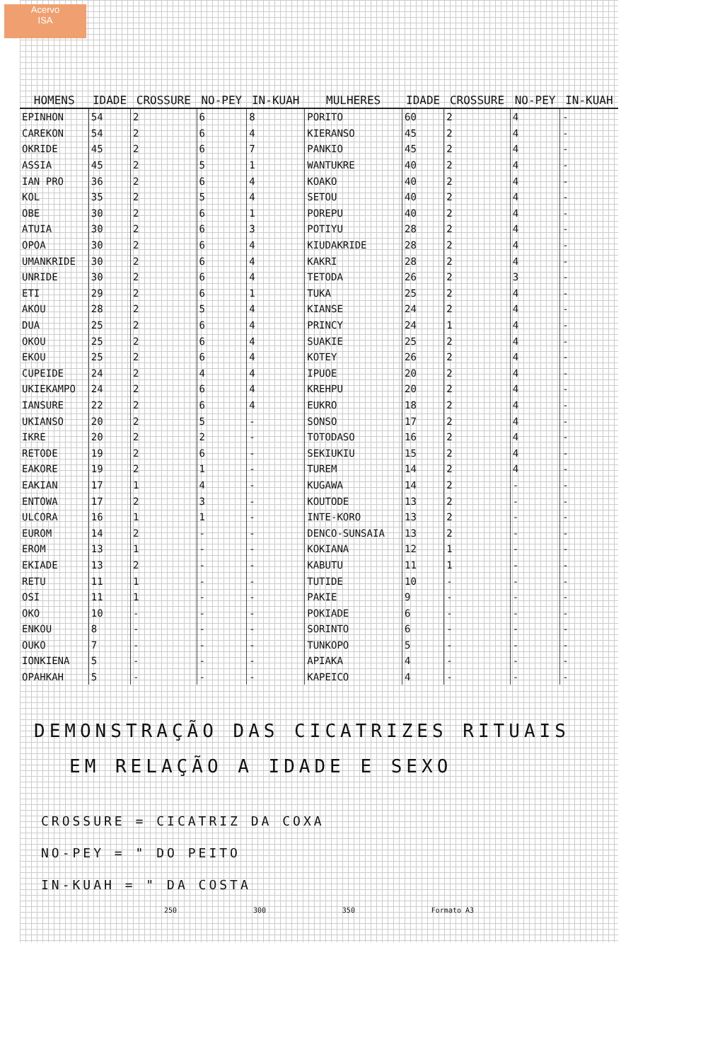Acervo
ISA
| HOMENS | IDADE | CROSSURE | NO-PEY | IN-KUAH | MULHERES | IDADE | CROSSURE | NO-PEY | IN-KUAH |
| --- | --- | --- | --- | --- | --- | --- | --- | --- | --- |
| EPINHON | 54 | 2 | 6 | 8 | PORITO | 60 | 2 | 4 | - |
| CAREKON | 54 | 2 | 6 | 4 | KIERANSO | 45 | 2 | 4 | - |
| OKRIDE | 45 | 2 | 6 | 7 | PANKIO | 45 | 2 | 4 | - |
| ASSIA | 45 | 2 | 5 | 1 | WANTUKRE | 40 | 2 | 4 | - |
| IAN PRO | 36 | 2 | 6 | 4 | KOAKO | 40 | 2 | 4 | - |
| KOL | 35 | 2 | 5 | 4 | SETOU | 40 | 2 | 4 | - |
| OBE | 30 | 2 | 6 | 1 | POREPU | 40 | 2 | 4 | - |
| ATUIA | 30 | 2 | 6 | 3 | POTIYU | 28 | 2 | 4 | - |
| OPOA | 30 | 2 | 6 | 4 | KIUDAKRIDE | 28 | 2 | 4 | - |
| UMANKRIDE | 30 | 2 | 6 | 4 | KAKRI | 28 | 2 | 4 | - |
| UNRIDE | 30 | 2 | 6 | 4 | TETODA | 26 | 2 | 3 | - |
| ETI | 29 | 2 | 6 | 1 | TUKA | 25 | 2 | 4 | - |
| AKOU | 28 | 2 | 5 | 4 | KIANSE | 24 | 2 | 4 | - |
| DUA | 25 | 2 | 6 | 4 | PRINCY | 24 | 1 | 4 | - |
| OKOU | 25 | 2 | 6 | 4 | SUAKIE | 25 | 2 | 4 | - |
| EKOU | 25 | 2 | 6 | 4 | KOTEY | 26 | 2 | 4 | - |
| CUPEIDE | 24 | 2 | 4 | 4 | IPUOE | 20 | 2 | 4 | - |
| UKIEKAMPO | 24 | 2 | 6 | 4 | KREHPU | 20 | 2 | 4 | - |
| IANSURE | 22 | 2 | 6 | 4 | EUKRO | 18 | 2 | 4 | - |
| UKIANSO | 20 | 2 | 5 | - | SONSO | 17 | 2 | 4 | - |
| IKRE | 20 | 2 | 2 | - | TOTODASO | 16 | 2 | 4 | - |
| RETODE | 19 | 2 | 6 | - | SEKIUKIU | 15 | 2 | 4 | - |
| EAKORE | 19 | 2 | 1 | - | TUREM | 14 | 2 | 4 | - |
| EAKIAN | 17 | 1 | 4 | - | KUGAWA | 14 | 2 | - | - |
| ENTOWA | 17 | 2 | 3 | - | KOUTODE | 13 | 2 | - | - |
| ULCORA | 16 | 1 | 1 | - | INTE-KORO | 13 | 2 | - | - |
| EUROM | 14 | 2 | - | - | DENCO-SUNSAIA | 13 | 2 | - | - |
| EROM | 13 | 1 | - | - | KOKIANA | 12 | 1 | - | - |
| EKIADE | 13 | 2 | - | - | KABUTU | 11 | 1 | - | - |
| RETU | 11 | 1 | - | - | TUTIDE | 10 | - | - | - |
| OSI | 11 | 1 | - | - | PAKIE | 9 | - | - | - |
| OKO | 10 | - | - | - | POKIADE | 6 | - | - | - |
| ENKOU | 8 | - | - | - | SORINTO | 6 | - | - | - |
| OUKO | 7 | - | - | - | TUNKOPO | 5 | - | - | - |
| IONKIENA | 5 | - | - | - | APIAKA | 4 | - | - | - |
| OPAHKAH | 5 | - | - | - | KAPEICO | 4 | - | - | - |
DEMONSTRAÇÃO DAS CICATRIZES RITUAIS
EM RELAÇÃO A IDADE E SEXO
CROSSURE = CICATRIZ DA COXA
NO-PEY = " DO PEITO
IN-KUAH = " DA COSTA
250 300 350 Formato A3